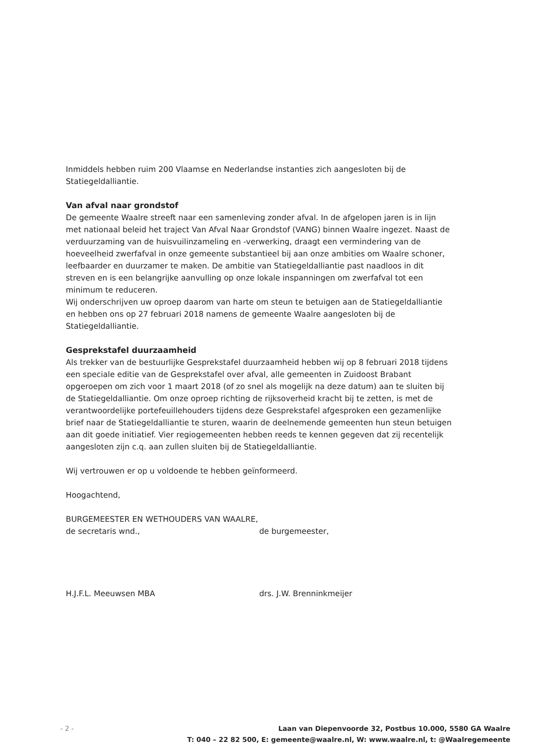Inmiddels hebben ruim 200 Vlaamse en Nederlandse instanties zich aangesloten bij de Statiegeldalliantie.
Van afval naar grondstof
De gemeente Waalre streeft naar een samenleving zonder afval. In de afgelopen jaren is in lijn met nationaal beleid het traject Van Afval Naar Grondstof (VANG) binnen Waalre ingezet. Naast de verduurzaming van de huisvuilinzameling en -verwerking, draagt een vermindering van de hoeveelheid zwerfafval in onze gemeente substantieel bij aan onze ambities om Waalre schoner, leefbaarder en duurzamer te maken. De ambitie van Statiegeldalliantie past naadloos in dit streven en is een belangrijke aanvulling op onze lokale inspanningen om zwerfafval tot een minimum te reduceren.
Wij onderschrijven uw oproep daarom van harte om steun te betuigen aan de Statiegeldalliantie en hebben ons op 27 februari 2018 namens de gemeente Waalre aangesloten bij de Statiegeldalliantie.
Gesprekstafel duurzaamheid
Als trekker van de bestuurlijke Gesprekstafel duurzaamheid hebben wij op 8 februari 2018 tijdens een speciale editie van de Gesprekstafel over afval, alle gemeenten in Zuidoost Brabant opgeroepen om zich voor 1 maart 2018 (of zo snel als mogelijk na deze datum) aan te sluiten bij de Statiegeldalliantie. Om onze oproep richting de rijksoverheid kracht bij te zetten, is met de verantwoordelijke portefeuillehouders tijdens deze Gesprekstafel afgesproken een gezamenlijke brief naar de Statiegeldalliantie te sturen, waarin de deelnemende gemeenten hun steun betuigen aan dit goede initiatief. Vier regiogemeenten hebben reeds te kennen gegeven dat zij recentelijk aangesloten zijn c.q. aan zullen sluiten bij de Statiegeldalliantie.
Wij vertrouwen er op u voldoende te hebben geïnformeerd.
Hoogachtend,
BURGEMEESTER EN WETHOUDERS VAN WAALRE,
de secretaris wnd., de burgemeester,
H.J.F.L. Meeuwsen MBA drs. J.W. Brenninkmeijer
- 2 - Laan van Diepenvoorde 32, Postbus 10.000, 5580 GA Waalre
T: 040 – 22 82 500, E: gemeente@waalre.nl, W: www.waalre.nl, t: @Waalregemeente